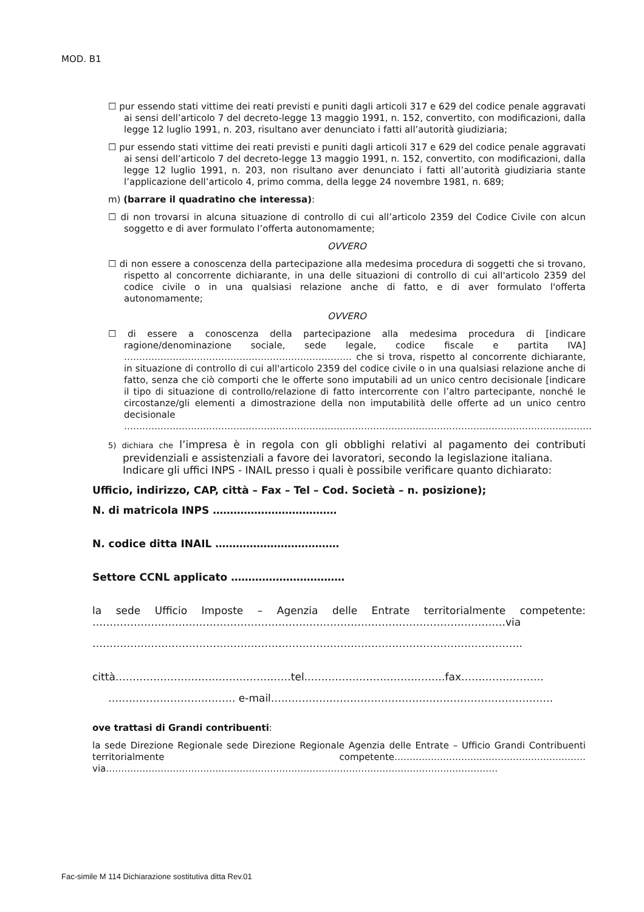MOD. B1
☐ pur essendo stati vittime dei reati previsti e puniti dagli articoli 317 e 629 del codice penale aggravati ai sensi dell’articolo 7 del decreto-legge 13 maggio 1991, n. 152, convertito, con modificazioni, dalla legge 12 luglio 1991, n. 203, risultano aver denunciato i fatti all’autorità giudiziaria;
☐ pur essendo stati vittime dei reati previsti e puniti dagli articoli 317 e 629 del codice penale aggravati ai sensi dell’articolo 7 del decreto-legge 13 maggio 1991, n. 152, convertito, con modificazioni, dalla legge 12 luglio 1991, n. 203, non risultano aver denunciato i fatti all’autorità giudiziaria stante l’applicazione dell’articolo 4, primo comma, della legge 24 novembre 1981, n. 689;
m) (barrare il quadratino che interessa):
☐ di non trovarsi in alcuna situazione di controllo di cui all’articolo 2359 del Codice Civile con alcun soggetto e di aver formulato l’offerta autonomamente;
OVVERO
☐ di non essere a conoscenza della partecipazione alla medesima procedura di soggetti che si trovano, rispetto al concorrente dichiarante, in una delle situazioni di controllo di cui all'articolo 2359 del codice civile o in una qualsiasi relazione anche di fatto, e di aver formulato l'offerta autonomamente;
OVVERO
☐ di essere a conoscenza della partecipazione alla medesima procedura di [indicare ragione/denominazione sociale, sede legale, codice fiscale e partita IVA] ………………………………………………………………… che si trova, rispetto al concorrente dichiarante, in situazione di controllo di cui all'articolo 2359 del codice civile o in una qualsiasi relazione anche di fatto, senza che ciò comporti che le offerte sono imputabili ad un unico centro decisionale [indicare il tipo di situazione di controllo/relazione di fatto intercorrente con l’altro partecipante, nonché le circostanze/gli elementi a dimostrazione della non imputabilità delle offerte ad un unico centro decisionale ……………………………………………………………………………………………………………………………………….
5) dichiara che l’impresa è in regola con gli obblighi relativi al pagamento dei contributi previdenziali e assistenziali a favore dei lavoratori, secondo la legislazione italiana.
Indicare gli uffici INPS - INAIL presso i quali è possibile verificare quanto dichiarato:
Ufficio, indirizzo, CAP, città – Fax – Tel – Cod. Società – n. posizione);
N. di matricola INPS ………………………………
N. codice ditta INAIL ………………………………
Settore CCNL applicato ……………………………
la sede Ufficio Imposte – Agenzia delle Entrate territorialmente competente: …………………………………………………………………………………………………………via
……………………………………………………………………………………………………………..
città……………………………………………tel.………………………………….fax……………………
………………………………. e-mail……………………………………………………………………….
ove trattasi di Grandi contribuenti:
la sede Direzione Regionale sede Direzione Regionale Agenzia delle Entrate – Ufficio Grandi Contribuenti territorialmente competente……………………………………………………… via…………………………………………………………………………………………………………………
Fac-simile M 114 Dichiarazione sostitutiva ditta Rev.01